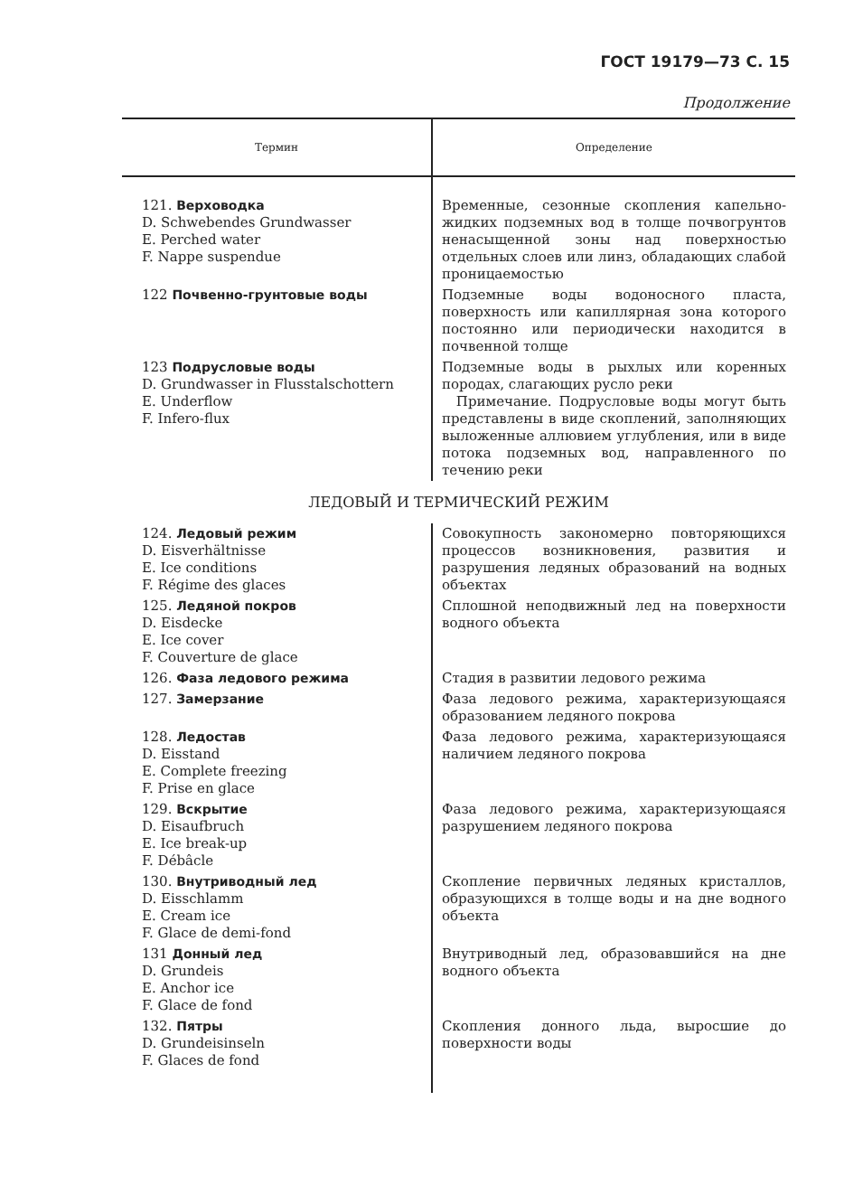ГОСТ 19179—73 С. 15
Продолжение
| Термин | Определение |
| --- | --- |
| 121. Верховодка D. Schwebendes Grundwasser E. Perched water F. Nappe suspendue | Временные, сезонные скопления капельно-жидких подземных вод в толще почвогрунтов ненасыщенной зоны над поверхностью отдельных слоев или линз, обладающих слабой проницаемостью |
| 122 Почвенно-грунтовые воды | Подземные воды водоносного пласта, поверхность или капиллярная зона которого постоянно или периодически находится в почвенной толще |
| 123 Подрусловые воды D. Grundwasser in Flusstalschottern E. Underflow F. Infero-flux | Подземные воды в рыхлых или коренных породах, слагающих русло реки Примечание. Подрусловые воды могут быть представлены в виде скоплений, заполняющих выложенные аллювием углубления, или в виде потока подземных вод, направленного по течению реки |
| ЛЕДОВЫЙ И ТЕРМИЧЕСКИЙ РЕЖИМ | |
| 124. Ледовый режим D. Eisverhältnisse E. Ice conditions F. Régime des glaces | Совокупность закономерно повторяющихся процессов возникновения, развития и разрушения ледяных образований на водных объектах |
| 125. Ледяной покров D. Eisdecke E. Ice cover F. Couverture de glace | Сплошной неподвижный лед на поверхности водного объекта |
| 126. Фаза ледового режима | Стадия в развитии ледового режима |
| 127. Замерзание | Фаза ледового режима, характеризующаяся образованием ледяного покрова |
| 128. Ледостав D. Eisstand E. Complete freezing F. Prise en glace | Фаза ледового режима, характеризующаяся наличием ледяного покрова |
| 129. Вскрытие D. Eisaufbruch E. Ice break-up F. Débâcle | Фаза ледового режима, характеризующаяся разрушением ледяного покрова |
| 130. Внутриводный лед D. Eisschlamm E. Cream ice F. Glace de demi-fond | Скопление первичных ледяных кристаллов, образующихся в толще воды и на дне водного объекта |
| 131 Донный лед D. Grundeis E. Anchor ice F. Glace de fond | Внутриводный лед, образовавшийся на дне водного объекта |
| 132. Пятры D. Grundeisinseln F. Glaces de fond | Скопления донного льда, выросшие до поверхности воды |